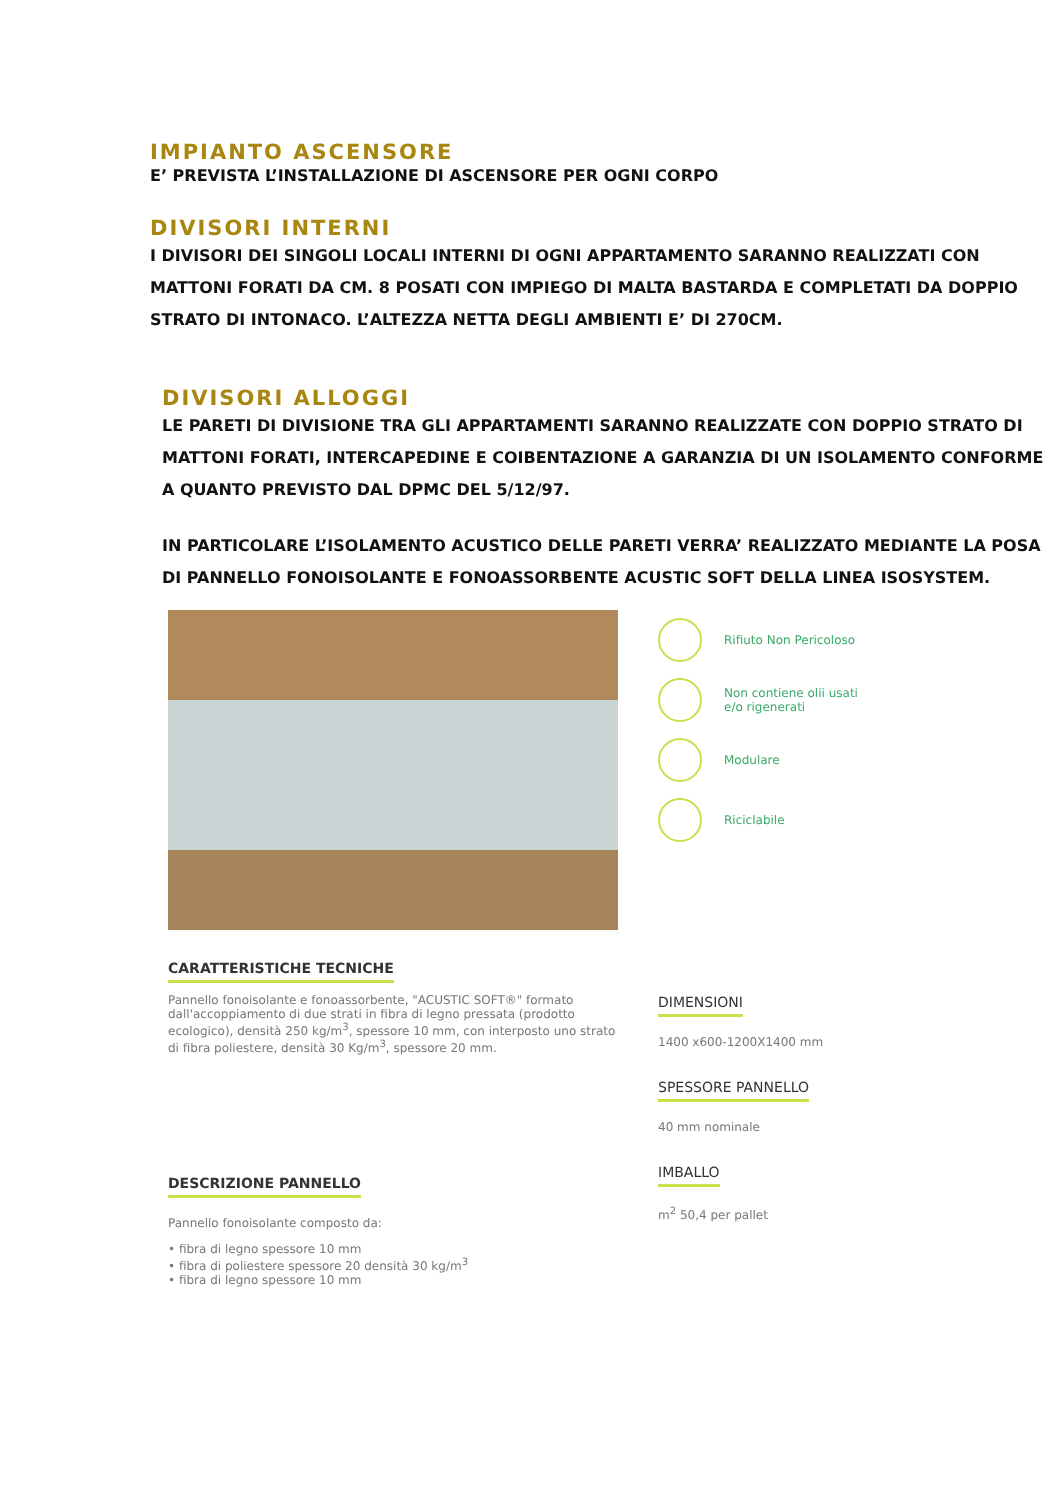IMPIANTO ASCENSORE
E’ PREVISTA L’INSTALLAZIONE DI ASCENSORE PER OGNI CORPO
DIVISORI INTERNI
I DIVISORI DEI SINGOLI LOCALI INTERNI DI OGNI APPARTAMENTO SARANNO REALIZZATI CON MATTONI FORATI DA CM. 8 POSATI CON IMPIEGO DI MALTA BASTARDA E COMPLETATI DA DOPPIO STRATO DI INTONACO. L’ALTEZZA NETTA DEGLI AMBIENTI E’ DI 270CM.
DIVISORI ALLOGGI
LE PARETI DI DIVISIONE TRA GLI APPARTAMENTI SARANNO REALIZZATE CON DOPPIO STRATO DI MATTONI FORATI, INTERCAPEDINE E COIBENTAZIONE A GARANZIA DI UN ISOLAMENTO CONFORME A QUANTO PREVISTO DAL DPMC DEL 5/12/97.
IN PARTICOLARE L’ISOLAMENTO ACUSTICO DELLE PARETI VERRA’ REALIZZATO MEDIANTE LA POSA DI PANNELLO FONOISOLANTE E FONOASSORBENTE ACUSTIC SOFT DELLA LINEA ISOSYSTEM.
Rifiuto Non Pericoloso
Non contiene olii usati
e/o rigenerati
Modulare
Riciclabile
CARATTERISTICHE TECNICHE
Pannello fonoisolante e fonoassorbente, "ACUSTIC SOFT®" formato dall'accoppiamento di due strati in fibra di legno pressata (prodotto ecologico), densità 250 kg/m<sup>3</sup>, spessore 10 mm, con interposto uno strato di fibra poliestere, densità 30 Kg/m<sup>3</sup>, spessore 20 mm.
DESCRIZIONE PANNELLO
Pannello fonoisolante composto da:
• fibra di legno spessore 10 mm
• fibra di poliestere spessore 20 densità 30 kg/m<sup>3</sup>
• fibra di legno spessore 10 mm
DIMENSIONI
1400 x600-1200X1400 mm
SPESSORE PANNELLO
40 mm nominale
IMBALLO
m<sup>2</sup> 50,4 per pallet